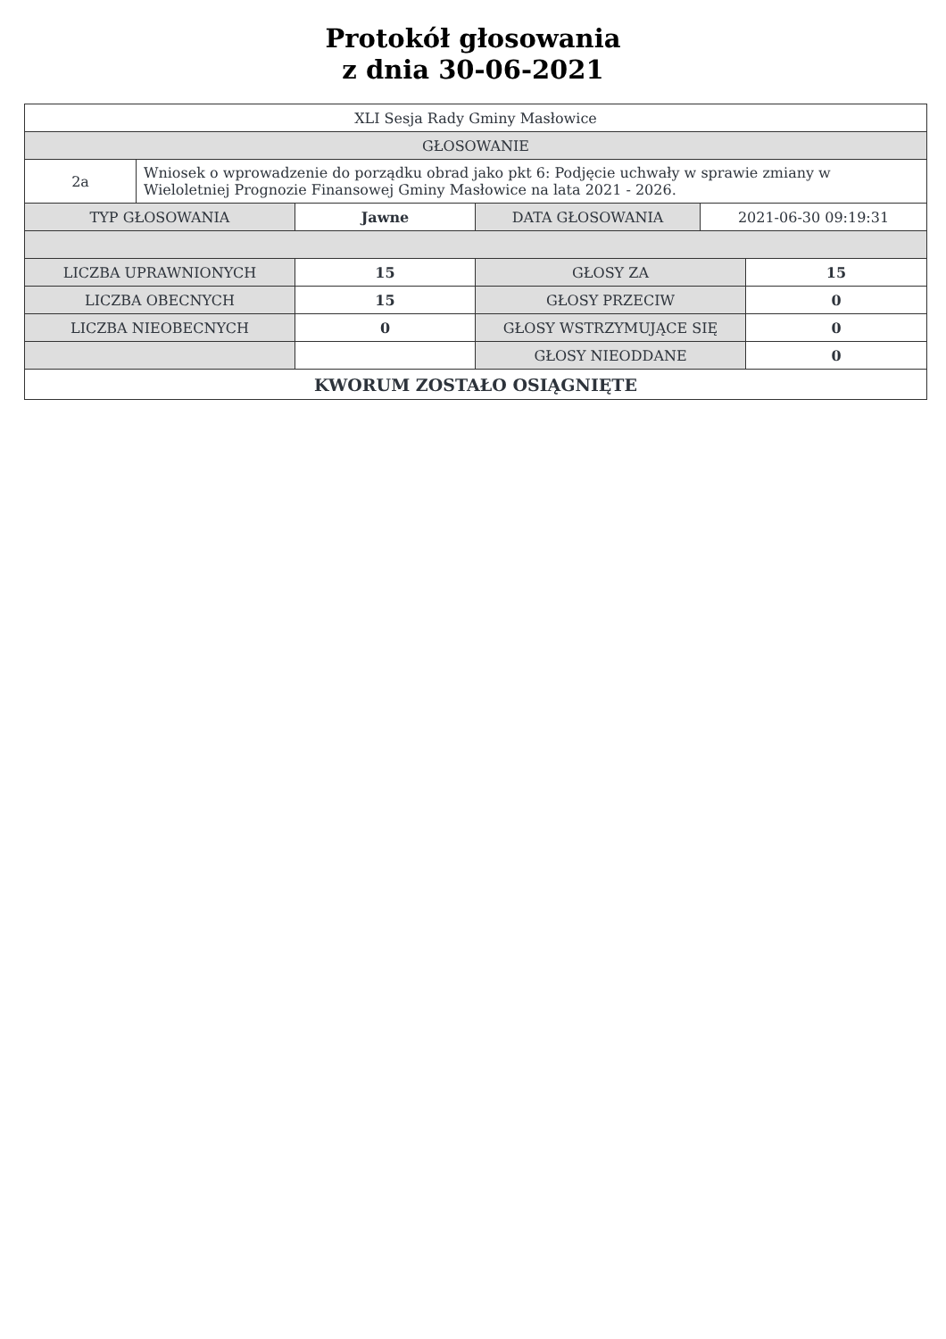Protokół głosowania
z dnia 30-06-2021
| XLI Sesja Rady Gminy Masłowice | |
| GŁOSOWANIE | |
| 2a | Wniosek o wprowadzenie do porządku obrad jako pkt 6: Podjęcie uchwały w sprawie zmiany w Wieloletniej Prognozie Finansowej Gminy Masłowice na lata 2021 - 2026. |
| TYP GŁOSOWANIA | Jawne | DATA GŁOSOWANIA | 2021-06-30 09:19:31 |
| LICZBA UPRAWNIONYCH | 15 | GŁOSY ZA | 15 |
| LICZBA OBECNYCH | 15 | GŁOSY PRZECIW | 0 |
| LICZBA NIEOBECNYCH | 0 | GŁOSY WSTRZYMUJĄCE SIĘ | 0 |
| | | GŁOSY NIEODDANE | 0 |
| KWORUM ZOSTAŁO OSIĄGNIĘTE | | | |